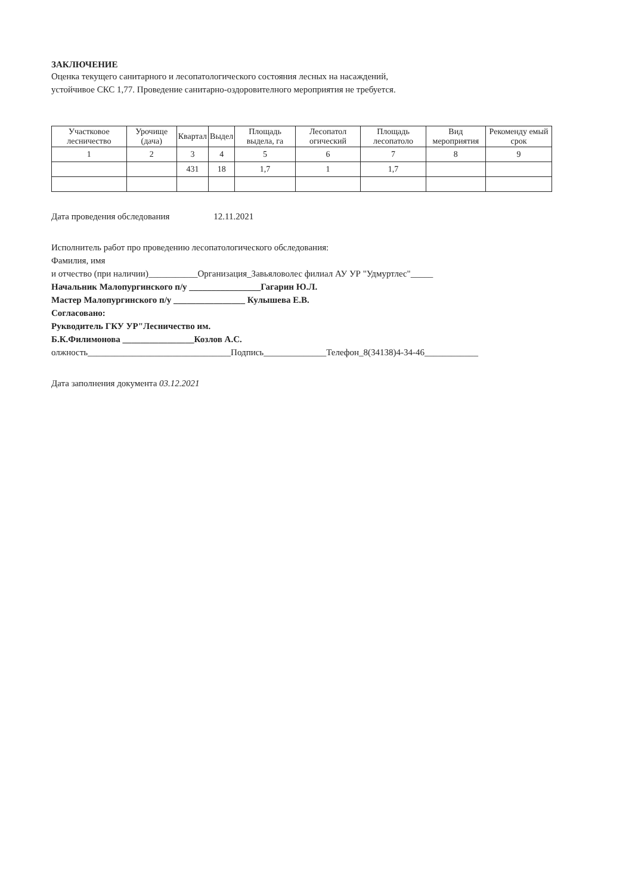ЗАКЛЮЧЕНИЕ
Оценка текущего санитарного и лесопатологического состояния лесных на насаждений,
устойчивое СКС 1,77. Проведение санитарно-оздоровителного мероприятия не требуется.
| Участковое лесничество | Урочище (дача) | Квартал | Выдел | Площадь выдела, га | Лесопатол огический | Площадь лесопатоло | Вид мероприятия | Рекоменду емый срок |
| --- | --- | --- | --- | --- | --- | --- | --- | --- |
| 1 | 2 | 3 | 4 | 5 | 6 | 7 | 8 | 9 |
| | | 431 | 18 | 1,7 | 1 | 1,7 | | |
Дата проведения обследования 12.11.2021
Исполнитель работ про проведению лесопатологического обследования:
Фамилия, имя
и отчество (при наличии)___________Организация_Завьяловолес филиал АУ УР "Удмуртлес"_____
Начальник Малопургинского п/у ________________Гагарин Ю.Л.
Мастер Малопургинского п/у ________________ Кулышева Е.В.
Согласовано:
Рукводитель ГКУ УР"Лесничество им.
Б.К.Филимонова ________________Козлов А.С.
олжность________________________________Подпись______________Телефон_8(34138)4-34-46____________
Дата заполнения документа 03.12.2021